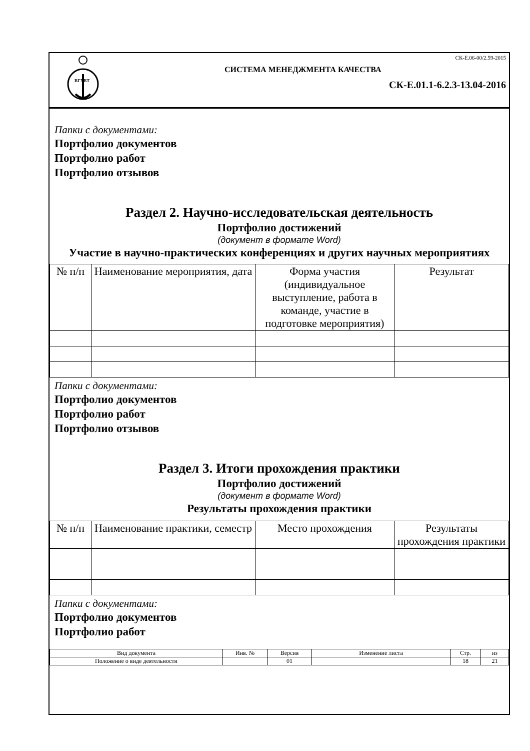ВГУВТ
СК-Е.06-00/2.59-2015
СИСТЕМА МЕНЕДЖМЕНТА КАЧЕСТВА
СК-Е.01.1-6.2.3-13.04-2016
Папки с документами:
Портфолио документов
Портфолио работ
Портфолио отзывов
Раздел 2. Научно-исследовательская деятельность
Портфолио достижений
(документ в формате Word)
Участие в научно-практических конференциях и других научных мероприятиях
| № п/п | Наименование мероприятия, дата | Форма участия (индивидуальное выступление, работа в команде, участие в подготовке мероприятия) | Результат |
| --- | --- | --- | --- |
Папки с документами:
Портфолио документов
Портфолио работ
Портфолио отзывов
Раздел 3. Итоги прохождения практики
Портфолио достижений
(документ в формате Word)
Результаты прохождения практики
| № п/п | Наименование практики, семестр | Место прохождения | Результаты прохождения практики |
| --- | --- | --- | --- |
Папки с документами:
Портфолио документов
Портфолио работ
| Вид документа | Инв. № | Версия | Изменение листа | Стр. | из |
| Положение о виде деятельности | | 01 | | 18 | 21 |